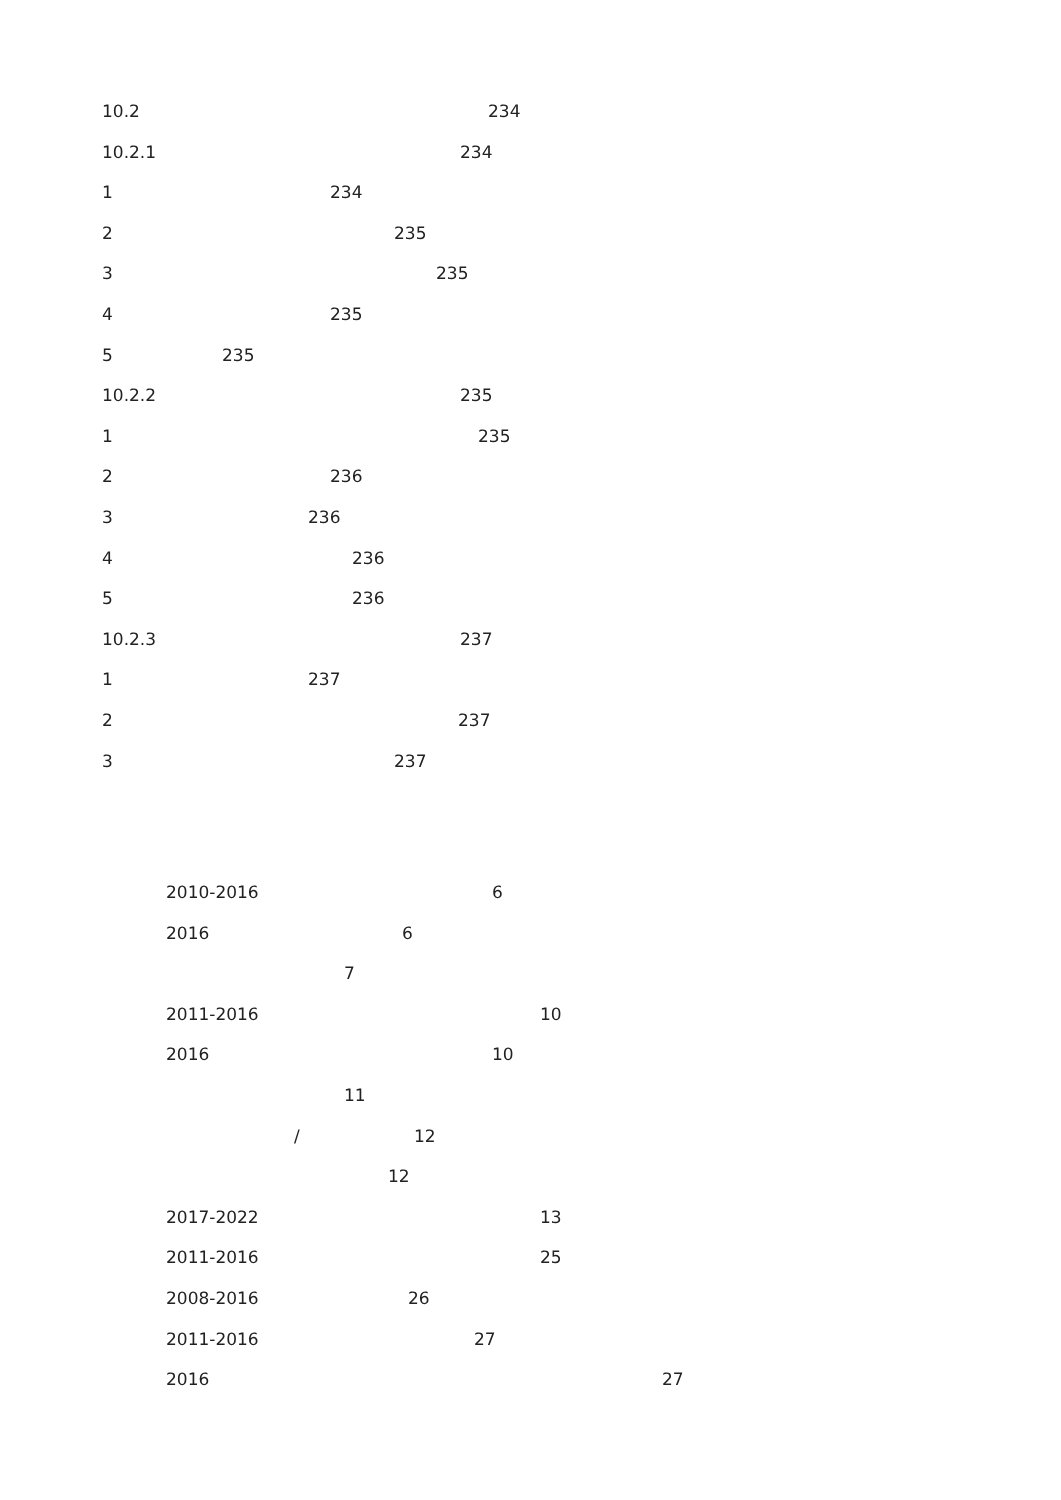10.2 234
10.2.1 234
1 234
2 235
3 235
4 235
5 235
10.2.2 235
1 235
2 236
3 236
4 236
5 236
10.2.3 237
1 237
2 237
3 237
2010-2016 6
2016 6
7
2011-2016 10
2016 10
11
/ 12
12
2017-2022 13
2011-2016 25
2008-2016 26
2011-2016 27
2016 27